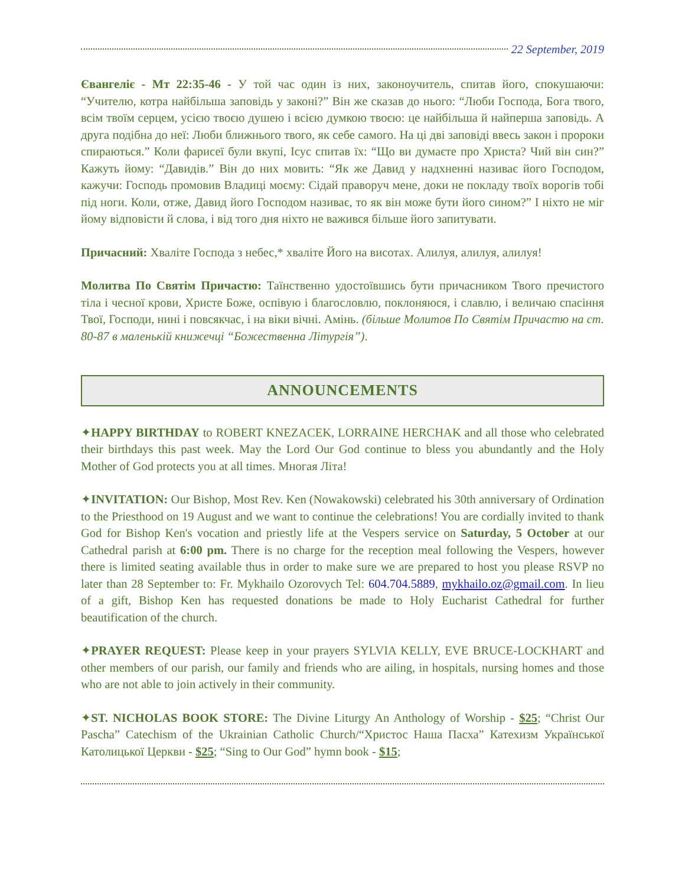22 September, 2019
Євангеліє - Мт 22:35-46 - У той час один із них, законоучитель, спитав його, спокушаючи: “Учителю, котра найбільша заповідь у законі?” Він же сказав до нього: “Люби Господа, Бога твого, всім твоїм серцем, усією твоєю душею і всією думкою твоєю: це найбільша й найперша заповідь. А друга подібна до неї: Люби ближнього твого, як себе самого. На ці дві заповіді ввесь закон і пророки спираються.” Коли фарисеї були вкупі, Ісус спитав їх: “Що ви думаєте про Христа? Чий він син?” Кажуть йому: “Давидів.” Він до них мовить: “Як же Давид у надхненні називає його Господом, кажучи: Господь промовив Владиці моєму: Сідай праворуч мене, доки не покладу твоїх ворогів тобі під ноги. Коли, отже, Давид його Господом називає, то як він може бути його сином?” І ніхто не міг йому відповісти й слова, і від того дня ніхто не важився більше його запитувати.
Причасний: Хваліте Господа з небес,* хваліте Його на висотах. Алилуя, алилуя, алилуя!
Молитва По Святім Причастю: Таїнственно удостоївшись бути причасником Твого пречистого тіла і чесної крови, Христе Боже, оспівую і благословлю, поклоняюся, і славлю, і величаю спасіння Твої, Господи, нині і повсякчас, і на віки вічні. Амінь. (більше Молитов По Святім Причастю на ст. 80-87 в маленькій книжечці “Божественна Літургія”).
ANNOUNCEMENTS
✦HAPPY BIRTHDAY to ROBERT KNEZACEK, LORRAINE HERCHAK and all those who celebrated their birthdays this past week. May the Lord Our God continue to bless you abundantly and the Holy Mother of God protects you at all times. Многая Літа!
✦INVITATION: Our Bishop, Most Rev. Ken (Nowakowski) celebrated his 30th anniversary of Ordination to the Priesthood on 19 August and we want to continue the celebrations! You are cordially invited to thank God for Bishop Ken's vocation and priestly life at the Vespers service on Saturday, 5 October at our Cathedral parish at 6:00 pm. There is no charge for the reception meal following the Vespers, however there is limited seating available thus in order to make sure we are prepared to host you please RSVP no later than 28 September to: Fr. Mykhailo Ozorovych Tel: 604.704.5889, mykhailo.oz@gmail.com. In lieu of a gift, Bishop Ken has requested donations be made to Holy Eucharist Cathedral for further beautification of the church.
✦PRAYER REQUEST: Please keep in your prayers SYLVIA KELLY, EVE BRUCE-LOCKHART and other members of our parish, our family and friends who are ailing, in hospitals, nursing homes and those who are not able to join actively in their community.
✦ST. NICHOLAS BOOK STORE: The Divine Liturgy An Anthology of Worship - $25; “Christ Our Pascha” Catechism of the Ukrainian Catholic Church/“Христос Наша Пасха” Катехизм Української Католицької Церкви - $25; “Sing to Our God” hymn book - $15;